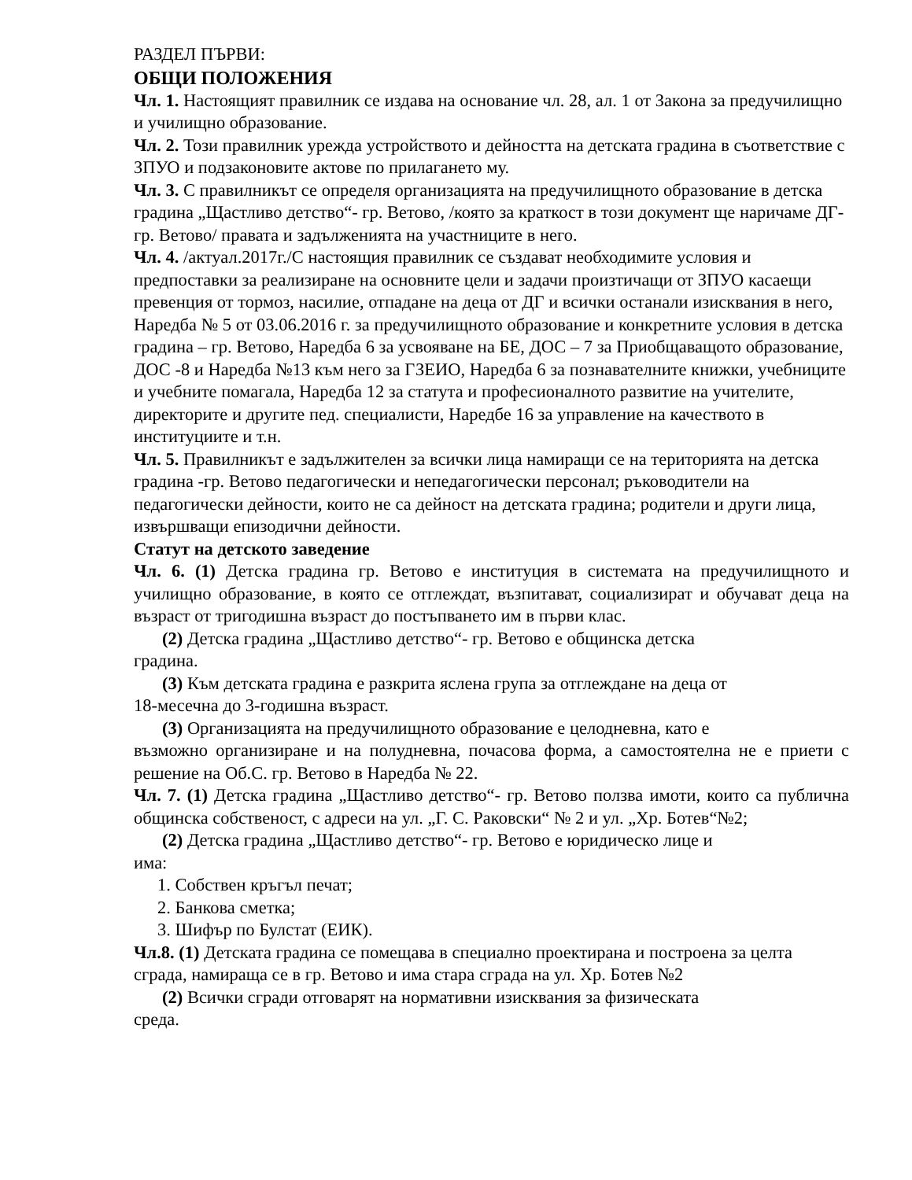РАЗДЕЛ ПЪРВИ:
ОБЩИ ПОЛОЖЕНИЯ
Чл. 1. Настоящият правилник се издава на основание чл. 28, ал. 1 от Закона за предучилищно и училищно образование.
Чл. 2. Този правилник урежда устройството и дейността на детската градина в съответствие с ЗПУО и подзаконовите актове по прилагането му.
Чл. 3. С правилникът се определя организацията на предучилищното образование в детска градина „Щастливо детство“- гр. Ветово, /която за краткост в този документ ще наричаме ДГ-гр. Ветово/ правата и задълженията на участниците в него.
Чл. 4. /актуал.2017г./С настоящия правилник се създават необходимите условия и предпоставки за реализиране на основните цели и задачи произтичащи от ЗПУО касаещи превенция от тормоз, насилие, отпадане на деца от ДГ и всички останали изисквания в него, Наредба № 5 от 03.06.2016 г. за предучилищното образование и конкретните условия в детска градина – гр. Ветово, Наредба 6 за усвояване на БЕ, ДОС – 7 за Приобщаващото образование, ДОС -8 и Наредба №13 към него за ГЗЕИО, Наредба 6 за познавателните книжки, учебниците и учебните помагала, Наредба 12 за статута и професионалното развитие на учителите, директорите и другите пед. специалисти, Наредбе 16 за управление на качеството в институциите и т.н.
Чл. 5. Правилникът е задължителен за всички лица намиращи се на територията на детска градина -гр. Ветово педагогически и непедагогически персонал; ръководители на педагогически дейности, които не са дейност на детската градина; родители и други лица, извършващи епизодични дейности.
Статут на детското заведение
Чл. 6. (1) Детска градина гр. Ветово е институция в системата на предучилищното и училищно образование, в която се отглеждат, възпитават, социализират и обучават деца на възраст от тригодишна възраст до постъпването им в първи клас.
(2) Детска градина „Щастливо детство“- гр. Ветово е общинска детска
градина.
(3) Към детската градина е разкрита яслена група за отглеждане на деца от
18-месечна до 3-годишна възраст.
(3) Организацията на предучилищното образование е целодневна, като е
възможно организиране и на полудневна, почасова форма, а самостоятелна не е приети с решение на Об.С. гр. Ветово в Наредба № 22.
Чл. 7. (1) Детска градина „Щастливо детство“- гр. Ветово ползва имоти, които са публична общинска собственост, с адреси на ул. „Г. С. Раковски“ № 2 и ул. „Хр. Ботев“№2;
(2) Детска градина „Щастливо детство“- гр. Ветово е юридическо лице и
има:
1. Собствен кръгъл печат;
2. Банкова сметка;
3. Шифър по Булстат (ЕИК).
Чл.8. (1) Детската градина се помещава в специално проектирана и построена за целта сграда, намираща се в гр. Ветово и има стара сграда на ул. Хр. Ботев №2
(2) Всички сгради отговарят на нормативни изисквания за физическата
среда.